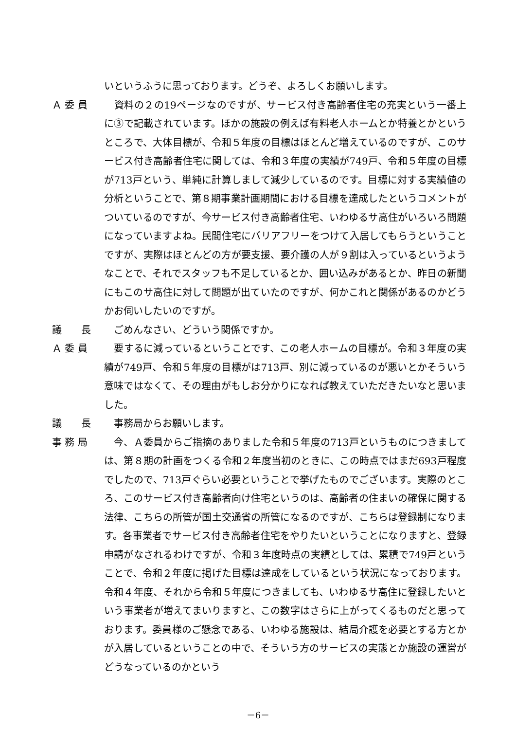いというふうに思っております。どうぞ、よろしくお願いします。
Ａ 委 員
　資料の２の19ページなのですが、サービス付き高齢者住宅の充実という一番上に③で記載されています。ほかの施設の例えば有料老人ホームとか特養とかというところで、大体目標が、令和５年度の目標はほとんど増えているのですが、このサービス付き高齢者住宅に関しては、令和３年度の実績が749戸、令和５年度の目標が713戸という、単純に計算しまして減少しているのです。目標に対する実績値の分析ということで、第８期事業計画期間における目標を達成したというコメントがついているのですが、今サービス付き高齢者住宅、いわゆるサ高住がいろいろ問題になっていますよね。民間住宅にバリアフリーをつけて入居してもらうということですが、実際はほとんどの方が要支援、要介護の人が９割は入っているというようなことで、それでスタッフも不足しているとか、囲い込みがあるとか、昨日の新聞にもこのサ高住に対して問題が出ていたのですが、何かこれと関係があるのかどうかお伺いしたいのですが。
議　　長
　ごめんなさい、どういう関係ですか。
Ａ 委 員
　要するに減っているということです、この老人ホームの目標が。令和３年度の実績が749戸、令和５年度の目標がは713戸、別に減っているのが悪いとかそういう意味ではなくて、その理由がもしお分かりになれば教えていただきたいなと思いました。
議　　長
　事務局からお願いします。
事 務 局
　今、Ａ委員からご指摘のありました令和５年度の713戸というものにつきましては、第８期の計画をつくる令和２年度当初のときに、この時点ではまだ693戸程度でしたので、713戸ぐらい必要ということで挙げたものでございます。実際のところ、このサービス付き高齢者向け住宅というのは、高齢者の住まいの確保に関する法律、こちらの所管が国土交通省の所管になるのですが、こちらは登録制になります。各事業者でサービス付き高齢者住宅をやりたいということになりますと、登録申請がなされるわけですが、令和３年度時点の実績としては、累積で749戸ということで、令和２年度に掲げた目標は達成をしているという状況になっております。令和４年度、それから令和５年度につきましても、いわゆるサ高住に登録したいという事業者が増えてまいりますと、この数字はさらに上がってくるものだと思っております。委員様のご懸念である、いわゆる施設は、結局介護を必要とする方とかが入居しているということの中で、そういう方のサービスの実態とか施設の運営がどうなっているのかという
－6－